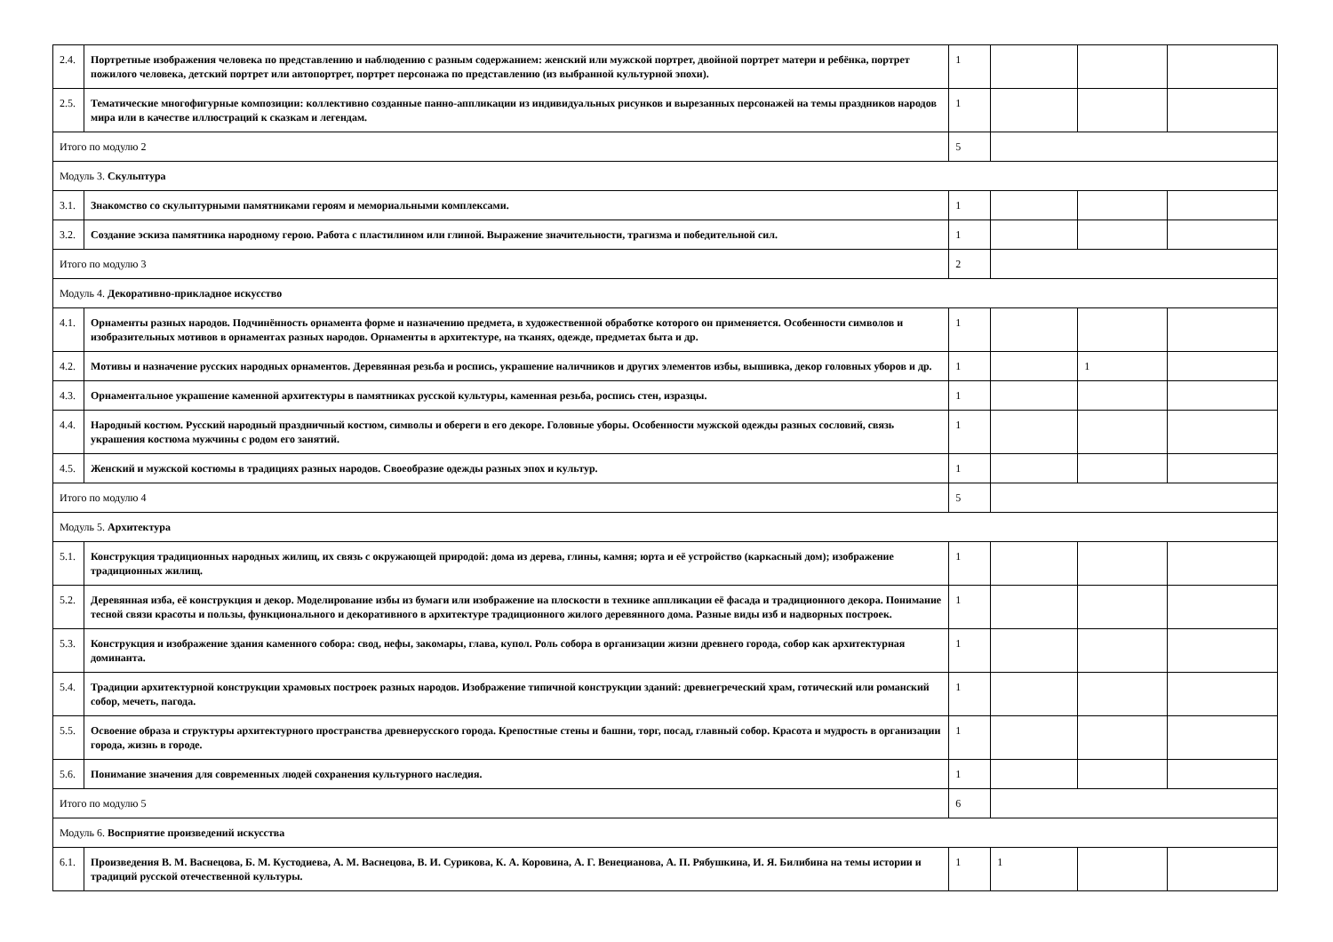| 2.4. | Портретные изображения человека по представлению и наблюдению с разным содержанием: женский или мужской портрет, двойной портрет матери и ребёнка, портрет пожилого человека, детский портрет или автопортрет, портрет персонажа по представлению (из выбранной культурной эпохи). | 1 | | | |
| 2.5. | Тематические многофигурные композиции: коллективно созданные панно-аппликации из индивидуальных рисунков и вырезанных персонажей на темы праздников народов мира или в качестве иллюстраций к сказкам и легендам. | 1 | | | |
| Итого по модулю 2 | | 5 | | | |
| Модуль 3. Скульптура | | | | | |
| 3.1. | Знакомство со скульптурными памятниками героям и мемориальными комплексами. | 1 | | | |
| 3.2. | Создание эскиза памятника народному герою. Работа с пластилином или глиной. Выражение значительности, трагизма и победительной сил. | 1 | | | |
| Итого по модулю 3 | | 2 | | | |
| Модуль 4. Декоративно-прикладное искусство | | | | | |
| 4.1. | Орнаменты разных народов. Подчинённость орнамента форме и назначению предмета, в художественной обработке которого он применяется. Особенности символов и изобразительных мотивов в орнаментах разных народов. Орнаменты в архитектуре, на тканях, одежде, предметах быта и др. | 1 | | | |
| 4.2. | Мотивы и назначение русских народных орнаментов. Деревянная резьба и роспись, украшение наличников и других элементов избы, вышивка, декор головных уборов и др. | 1 | | 1 | |
| 4.3. | Орнаментальное украшение каменной архитектуры в памятниках русской культуры, каменная резьба, роспись стен, изразцы. | 1 | | | |
| 4.4. | Народный костюм. Русский народный праздничный костюм, символы и обереги в его декоре. Головные уборы. Особенности мужской одежды разных сословий, связь украшения костюма мужчины с родом его занятий. | 1 | | | |
| 4.5. | Женский и мужской костюмы в традициях разных народов. Своеобразие одежды разных эпох и культур. | 1 | | | |
| Итого по модулю 4 | | 5 | | | |
| Модуль 5. Архитектура | | | | | |
| 5.1. | Конструкция традиционных народных жилищ, их связь с окружающей природой: дома из дерева, глины, камня; юрта и её устройство (каркасный дом); изображение традиционных жилищ. | 1 | | | |
| 5.2. | Деревянная изба, её конструкция и декор. Моделирование избы из бумаги или изображение на плоскости в технике аппликации её фасада и традиционного декора. Понимание тесной связи красоты и пользы, функционального и декоративного в архитектуре традиционного жилого деревянного дома. Разные виды изб и надворных построек. | 1 | | | |
| 5.3. | Конструкция и изображение здания каменного собора: свод, нефы, закомары, глава, купол. Роль собора в организации жизни древнего города, собор как архитектурная доминанта. | 1 | | | |
| 5.4. | Традиции архитектурной конструкции храмовых построек разных народов. Изображение типичной конструкции зданий: древнегреческий храм, готический или романский собор, мечеть, пагода. | 1 | | | |
| 5.5. | Освоение образа и структуры архитектурного пространства древнерусского города. Крепостные стены и башни, торг, посад, главный собор. Красота и мудрость в организации города, жизнь в городе. | 1 | | | |
| 5.6. | Понимание значения для современных людей сохранения культурного наследия. | 1 | | | |
| Итого по модулю 5 | | 6 | | | |
| Модуль 6. Восприятие произведений искусства | | | | | |
| 6.1. | Произведения В. М. Васнецова, Б. М. Кустодиева, А. М. Васнецова, В. И. Сурикова, К. А. Коровина, А. Г. Венецианова, А. П. Рябушкина, И. Я. Билибина на темы истории и традиций русской отечественной культуры. | 1 | 1 | | |